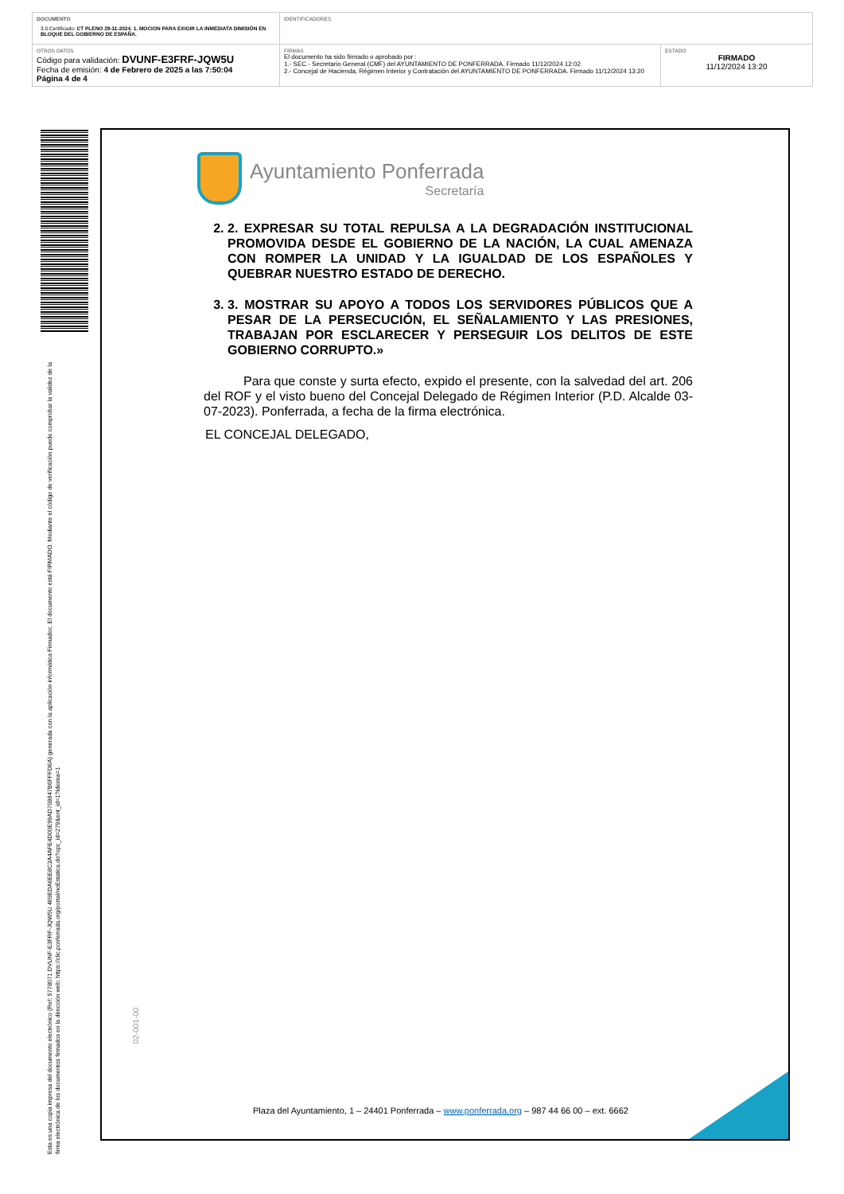| DOCUMENTO 3.0 Certificado: CT PLENO 29-11-2024. 1. MOCION PARA EXIGIR LA INMEDIATA DIMISIÓN EN BLOQUE DEL GOBIERNO DE ESPAÑA. | IDENTIFICADORES | |
| OTROS DATOS Código para validación: DVUNF-E3FRF-JQW5U Fecha de emisión: 4 de Febrero de 2025 a las 7:50:04 Página 4 de 4 | FIRMAS El documento ha sido firmado o aprobado por : 1.- SEC - Secretario General (CMF) del AYUNTAMIENTO DE PONFERRADA. Firmado 11/12/2024 12:02 2.- Concejal de Hacienda, Régimen Interior y Contratación del AYUNTAMIENTO DE PONFERRADA. Firmado 11/12/2024 13:20 | ESTADO FIRMADO 11/12/2024 13:20 |
Esta es una copia impresa del documento electrónico (Ref: 5778071 DVUNF-E3FRF-JQW5U 469EDA6EE8C3A4AFE4D00E99AD708847B6FFFD6A) generada con la aplicación informática Firmadoc. El documento está FIRMADO. Mediante el código de verificación puede comprobar la validez de la firma electrónica de los documentos firmados en la dirección web: https://clic.ponferrada.org/portal/noEstatica.do?opc_id=279&ent_id=1?idioma=1
Ayuntamiento Ponferrada
Secretaría
2. 2. EXPRESAR SU TOTAL REPULSA A LA DEGRADACIÓN INSTITUCIONAL PROMOVIDA DESDE EL GOBIERNO DE LA NACIÓN, LA CUAL AMENAZA CON ROMPER LA UNIDAD Y LA IGUALDAD DE LOS ESPAÑOLES Y QUEBRAR NUESTRO ESTADO DE DERECHO.
3. 3. MOSTRAR SU APOYO A TODOS LOS SERVIDORES PÚBLICOS QUE A PESAR DE LA PERSECUCIÓN, EL SEÑALAMIENTO Y LAS PRESIONES, TRABAJAN POR ESCLARECER Y PERSEGUIR LOS DELITOS DE ESTE GOBIERNO CORRUPTO.»
Para que conste y surta efecto, expido el presente, con la salvedad del art. 206 del ROF y el visto bueno del Concejal Delegado de Régimen Interior (P.D. Alcalde 03-07-2023). Ponferrada, a fecha de la firma electrónica.
EL CONCEJAL DELEGADO,
02-001-00
Plaza del Ayuntamiento, 1 – 24401 Ponferrada – www.ponferrada.org – 987 44 66 00 – ext. 6662